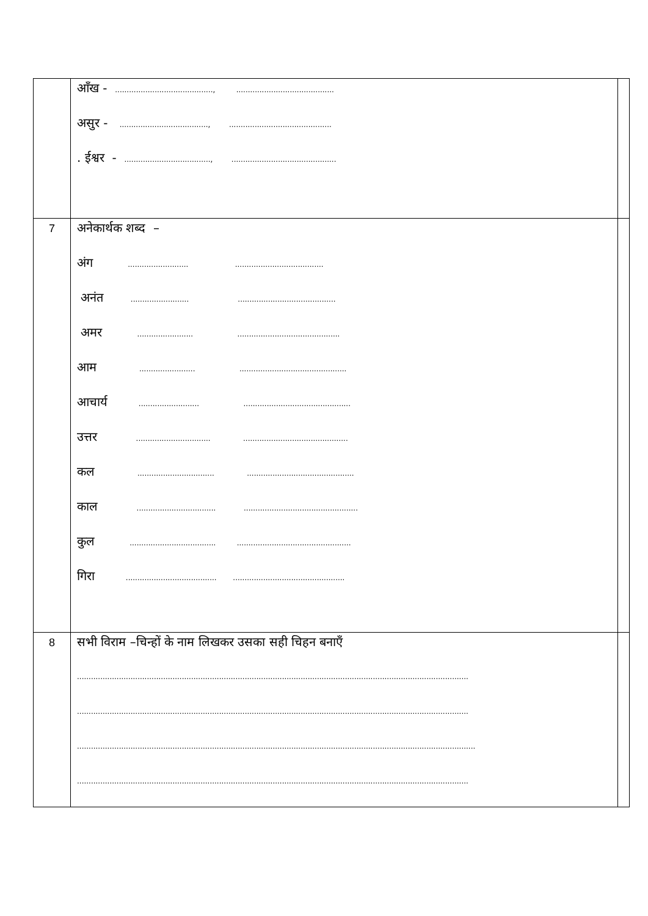| | आँख - .........................................., .......................................... असुर - ......................................, ............................................ . ईश्वर - ....................................., ............................................. | |
| 7 | अनेकार्थक शब्द – अंग .......................... ...................................... अनंत ......................... .......................................... अमर ........................ ............................................ आम ........................ .............................................. आचार्य .......................... .............................................. उत्तर ................................ ............................................. कल ................................. .............................................. काल .................................. ................................................. कुल ..................................... ................................................. गिरा ....................................... ................................................ | |
| 8 | सभी विराम –चिन्हों के नाम लिखकर उसका सही चिहन बनाएँ ........................................................................................................................................................................ ........................................................................................................................................................................ ........................................................................................................................................................................... ........................................................................................................................................................................ | |